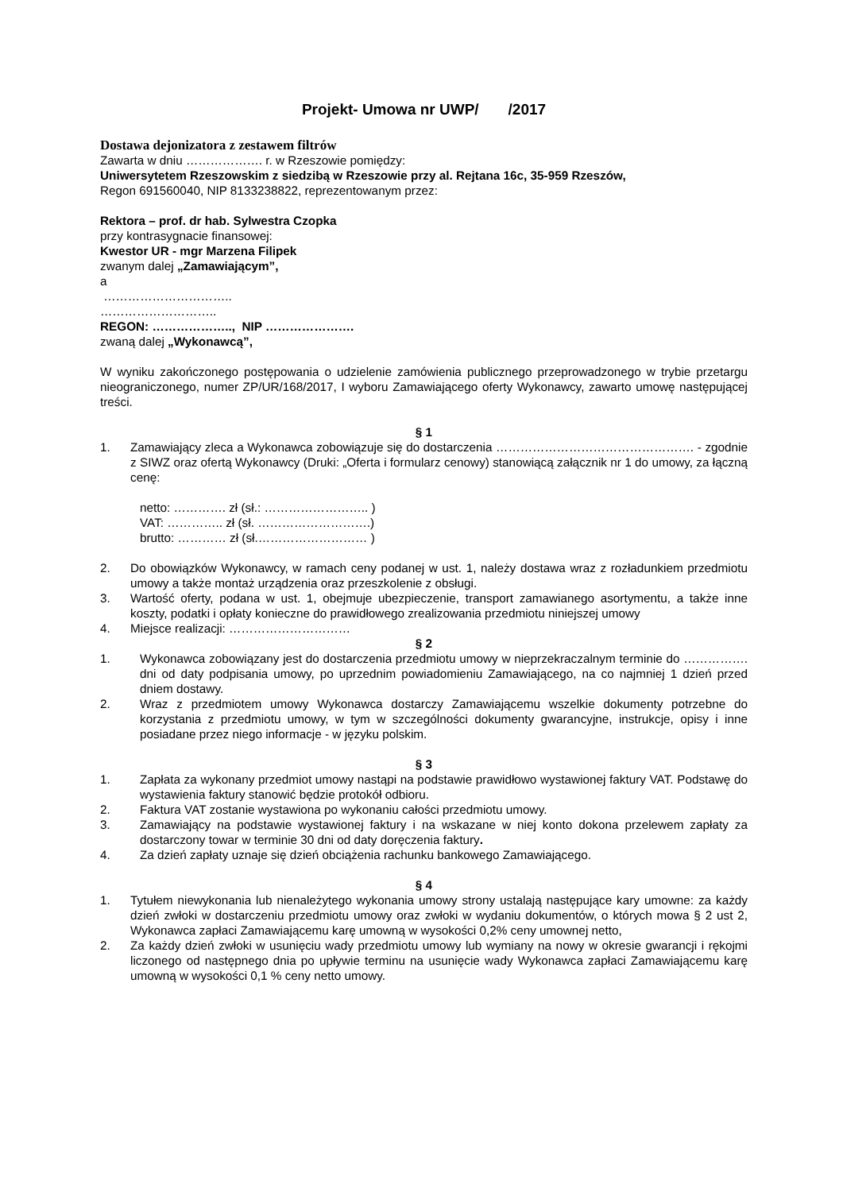Projekt- Umowa nr UWP/ /2017
Dostawa dejonizatora z zestawem filtrów
Zawarta w dniu ………………. r. w Rzeszowie pomiędzy:
Uniwersytetem Rzeszowskim z siedzibą w Rzeszowie przy al. Rejtana 16c, 35-959 Rzeszów,
Regon 691560040, NIP 8133238822, reprezentowanym przez:
Rektora – prof. dr hab. Sylwestra Czopka
przy kontrasygnacie finansowej:
Kwestor UR - mgr Marzena Filipek
zwanym dalej „Zamawiającym”,
a
…………………………..
………………………..
REGON: ……………….., NIP ………………….
zwaną dalej „Wykonawcą”,
W wyniku zakończonego postępowania o udzielenie zamówienia publicznego przeprowadzonego w trybie przetargu nieograniczonego, numer ZP/UR/168/2017, I wyboru Zamawiającego oferty Wykonawcy, zawarto umowę następującej treści.
§ 1
1. Zamawiający zleca a Wykonawca zobowiązuje się do dostarczenia …………………………………………. - zgodnie z SIWZ oraz ofertą Wykonawcy (Druki: „Oferta i formularz cenowy) stanowiącą załącznik nr 1 do umowy, za łączną cenę:
netto: …………. zł (sł.: …………………….. )
VAT: ………….. zł (sł. ……………………….)
brutto: ………… zł (sł.……………………… )
2. Do obowiązków Wykonawcy, w ramach ceny podanej w ust. 1, należy dostawa wraz z rozładunkiem przedmiotu umowy a także montaż urządzenia oraz przeszkolenie z obsługi.
3. Wartość oferty, podana w ust. 1, obejmuje ubezpieczenie, transport zamawianego asortymentu, a także inne koszty, podatki i opłaty konieczne do prawidłowego zrealizowania przedmiotu niniejszej umowy
4. Miejsce realizacji: …………………………
§ 2
1. Wykonawca zobowiązany jest do dostarczenia przedmiotu umowy w nieprzekraczalnym terminie do ……………. dni od daty podpisania umowy, po uprzednim powiadomieniu Zamawiającego, na co najmniej 1 dzień przed dniem dostawy.
2. Wraz z przedmiotem umowy Wykonawca dostarczy Zamawiającemu wszelkie dokumenty potrzebne do korzystania z przedmiotu umowy, w tym w szczególności dokumenty gwarancyjne, instrukcje, opisy i inne posiadane przez niego informacje - w języku polskim.
§ 3
1. Zapłata za wykonany przedmiot umowy nastąpi na podstawie prawidłowo wystawionej faktury VAT. Podstawę do wystawienia faktury stanowić będzie protokół odbioru.
2. Faktura VAT zostanie wystawiona po wykonaniu całości przedmiotu umowy.
3. Zamawiający na podstawie wystawionej faktury i na wskazane w niej konto dokona przelewem zapłaty za dostarczony towar w terminie 30 dni od daty doręczenia faktury.
4. Za dzień zapłaty uznaje się dzień obciążenia rachunku bankowego Zamawiającego.
§ 4
1. Tytułem niewykonania lub nienależytego wykonania umowy strony ustalają następujące kary umowne: za każdy dzień zwłoki w dostarczeniu przedmiotu umowy oraz zwłoki w wydaniu dokumentów, o których mowa § 2 ust 2, Wykonawca zapłaci Zamawiającemu karę umowną w wysokości 0,2% ceny umownej netto,
2. Za każdy dzień zwłoki w usunięciu wady przedmiotu umowy lub wymiany na nowy w okresie gwarancji i rękojmi liczonego od następnego dnia po upływie terminu na usunięcie wady Wykonawca zapłaci Zamawiającemu karę umowną w wysokości 0,1 % ceny netto umowy.